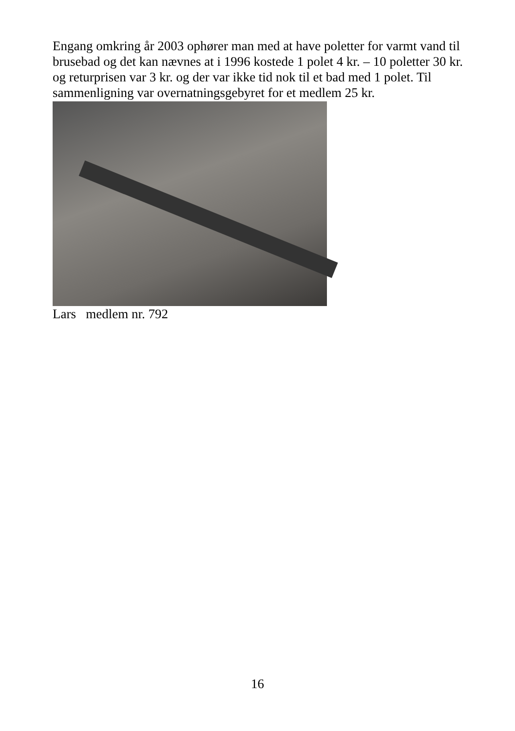Engang omkring år 2003 ophører man med at have poletter for varmt vand til brusebad og det kan nævnes at i 1996 kostede 1 polet 4 kr. – 10 poletter 30 kr. og returprisen var 3 kr. og der var ikke tid nok til et bad med 1 polet. Til sammenligning var overnatningsgebyret for et medlem 25 kr.
Lars medlem nr. 792
16